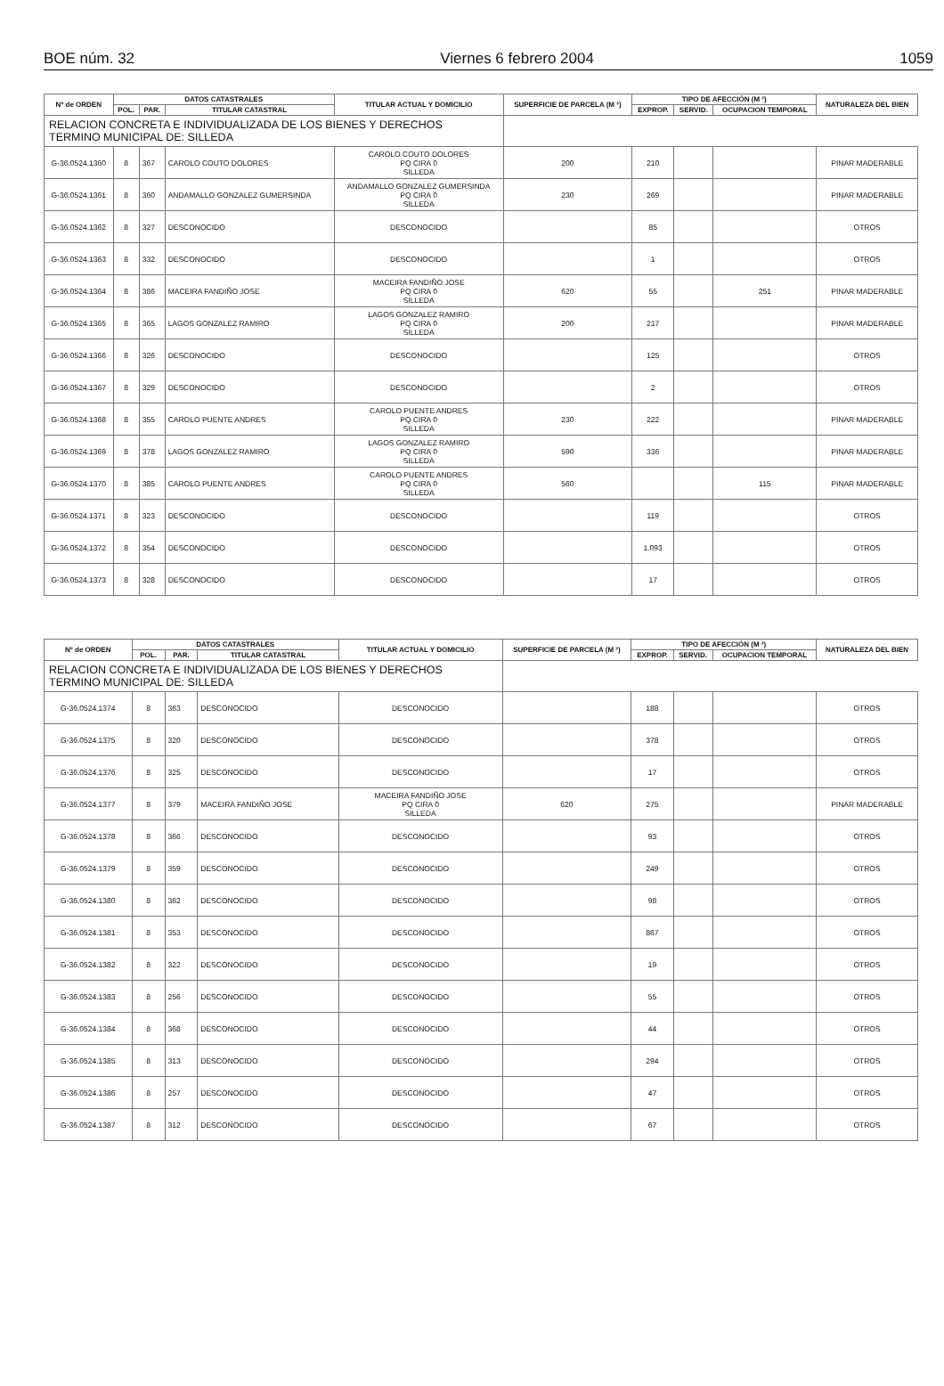BOE núm. 32 Viernes 6 febrero 2004 1059
| Nº de ORDEN | DATOS CATASTRALES | | | TITULAR ACTUAL Y DOMICILIO | SUPERFICIE DE PARCELA (M ²) | TIPO DE AFECCIÓN (M ²) | | | NATURALEZA DEL BIEN |
| --- | --- | --- | --- | --- | --- | --- | --- | --- | --- |
| | POL. | PAR. | TITULAR CATASTRAL | | | EXPROP. | SERVID. | OCUPACION TEMPORAL | |
| RELACION CONCRETA E INDIVIDUALIZADA DE LOS BIENES Y DERECHOS TERMINO MUNICIPAL DE: SILLEDA | | | | | | | | | |
| G-36.0524.1360 | 8 | 367 | CAROLO COUTO DOLORES | CAROLO COUTO DOLORES PQ CIRA 0 SILLEDA | 200 | 210 | | | PINAR MADERABLE |
| G-36.0524.1361 | 8 | 360 | ANDAMALLO GONZALEZ GUMERSINDA | ANDAMALLO GONZALEZ GUMERSINDA PQ CIRA 0 SILLEDA | 230 | 269 | | | PINAR MADERABLE |
| G-36.0524.1362 | 8 | 327 | DESCONOCIDO | DESCONOCIDO | | 85 | | | OTROS |
| G-36.0524.1363 | 8 | 332 | DESCONOCIDO | DESCONOCIDO | | 1 | | | OTROS |
| G-36.0524.1364 | 8 | 386 | MACEIRA FANDIÑO JOSE | MACEIRA FANDIÑO JOSE PQ CIRA 0 SILLEDA | 620 | 55 | | 251 | PINAR MADERABLE |
| G-36.0524.1365 | 8 | 365 | LAGOS GONZALEZ RAMIRO | LAGOS GONZALEZ RAMIRO PQ CIRA 0 SILLEDA | 200 | 217 | | | PINAR MADERABLE |
| G-36.0524.1366 | 8 | 326 | DESCONOCIDO | DESCONOCIDO | | 125 | | | OTROS |
| G-36.0524.1367 | 8 | 329 | DESCONOCIDO | DESCONOCIDO | | 2 | | | OTROS |
| G-36.0524.1368 | 8 | 355 | CAROLO PUENTE ANDRES | CAROLO PUENTE ANDRES PQ CIRA 0 SILLEDA | 230 | 222 | | | PINAR MADERABLE |
| G-36.0524.1369 | 8 | 378 | LAGOS GONZALEZ RAMIRO | LAGOS GONZALEZ RAMIRO PQ CIRA 0 SILLEDA | 590 | 336 | | | PINAR MADERABLE |
| G-36.0524.1370 | 8 | 385 | CAROLO PUENTE ANDRES | CAROLO PUENTE ANDRES PQ CIRA 0 SILLEDA | 560 | | | 115 | PINAR MADERABLE |
| G-36.0524.1371 | 8 | 323 | DESCONOCIDO | DESCONOCIDO | | 119 | | | OTROS |
| G-36.0524.1372 | 8 | 354 | DESCONOCIDO | DESCONOCIDO | | 1.093 | | | OTROS |
| G-36.0524.1373 | 8 | 328 | DESCONOCIDO | DESCONOCIDO | | 17 | | | OTROS |
| Nº de ORDEN | DATOS CATASTRALES | | | TITULAR ACTUAL Y DOMICILIO | SUPERFICIE DE PARCELA (M ²) | TIPO DE AFECCIÓN (M ²) | | | NATURALEZA DEL BIEN |
| --- | --- | --- | --- | --- | --- | --- | --- | --- | --- |
| | POL. | PAR. | TITULAR CATASTRAL | | | EXPROP. | SERVID. | OCUPACION TEMPORAL | |
| RELACION CONCRETA E INDIVIDUALIZADA DE LOS BIENES Y DERECHOS TERMINO MUNICIPAL DE: SILLEDA | | | | | | | | | |
| G-36.0524.1374 | 8 | 363 | DESCONOCIDO | DESCONOCIDO | | 188 | | | OTROS |
| G-36.0524.1375 | 8 | 320 | DESCONOCIDO | DESCONOCIDO | | 378 | | | OTROS |
| G-36.0524.1376 | 8 | 325 | DESCONOCIDO | DESCONOCIDO | | 17 | | | OTROS |
| G-36.0524.1377 | 8 | 379 | MACEIRA FANDIÑO JOSE | MACEIRA FANDIÑO JOSE PQ CIRA 0 SILLEDA | 620 | 275 | | | PINAR MADERABLE |
| G-36.0524.1378 | 8 | 366 | DESCONOCIDO | DESCONOCIDO | | 93 | | | OTROS |
| G-36.0524.1379 | 8 | 359 | DESCONOCIDO | DESCONOCIDO | | 249 | | | OTROS |
| G-36.0524.1380 | 8 | 362 | DESCONOCIDO | DESCONOCIDO | | 98 | | | OTROS |
| G-36.0524.1381 | 8 | 353 | DESCONOCIDO | DESCONOCIDO | | 867 | | | OTROS |
| G-36.0524.1382 | 8 | 322 | DESCONOCIDO | DESCONOCIDO | | 19 | | | OTROS |
| G-36.0524.1383 | 8 | 256 | DESCONOCIDO | DESCONOCIDO | | 55 | | | OTROS |
| G-36.0524.1384 | 8 | 368 | DESCONOCIDO | DESCONOCIDO | | 44 | | | OTROS |
| G-36.0524.1385 | 8 | 313 | DESCONOCIDO | DESCONOCIDO | | 294 | | | OTROS |
| G-36.0524.1386 | 8 | 257 | DESCONOCIDO | DESCONOCIDO | | 47 | | | OTROS |
| G-36.0524.1387 | 8 | 312 | DESCONOCIDO | DESCONOCIDO | | 67 | | | OTROS |